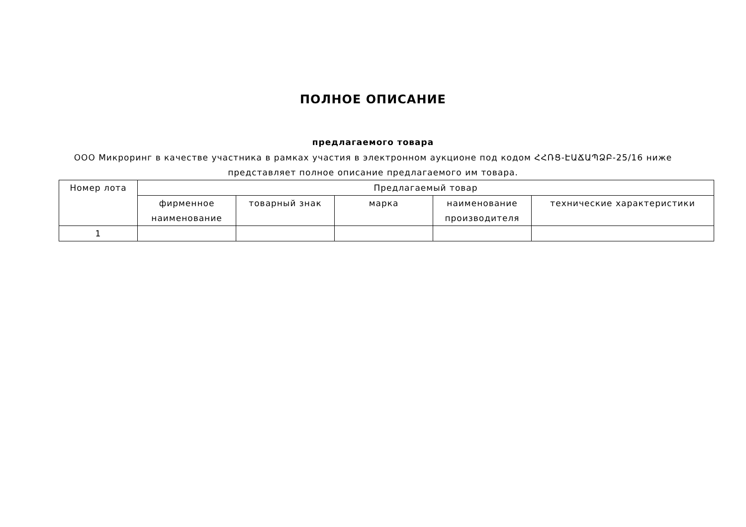ПОЛНОЕ ОПИСАНИЕ
предлагаемого товара
ООО Микроринг в качестве участника в рамках участия в электронном аукционе под кодом ՀՀՌՑ-ԷԱՃԱՊՁԲ-25/16 ниже
представляет полное описание предлагаемого им товара.
| Номер лота | Предлагаемый товар | | | | |
| --- | --- | --- | --- | --- | --- |
| | фирменное наименование | товарный знак | марка | наименование производителя | технические характеристики |
| 1 | | | | | |